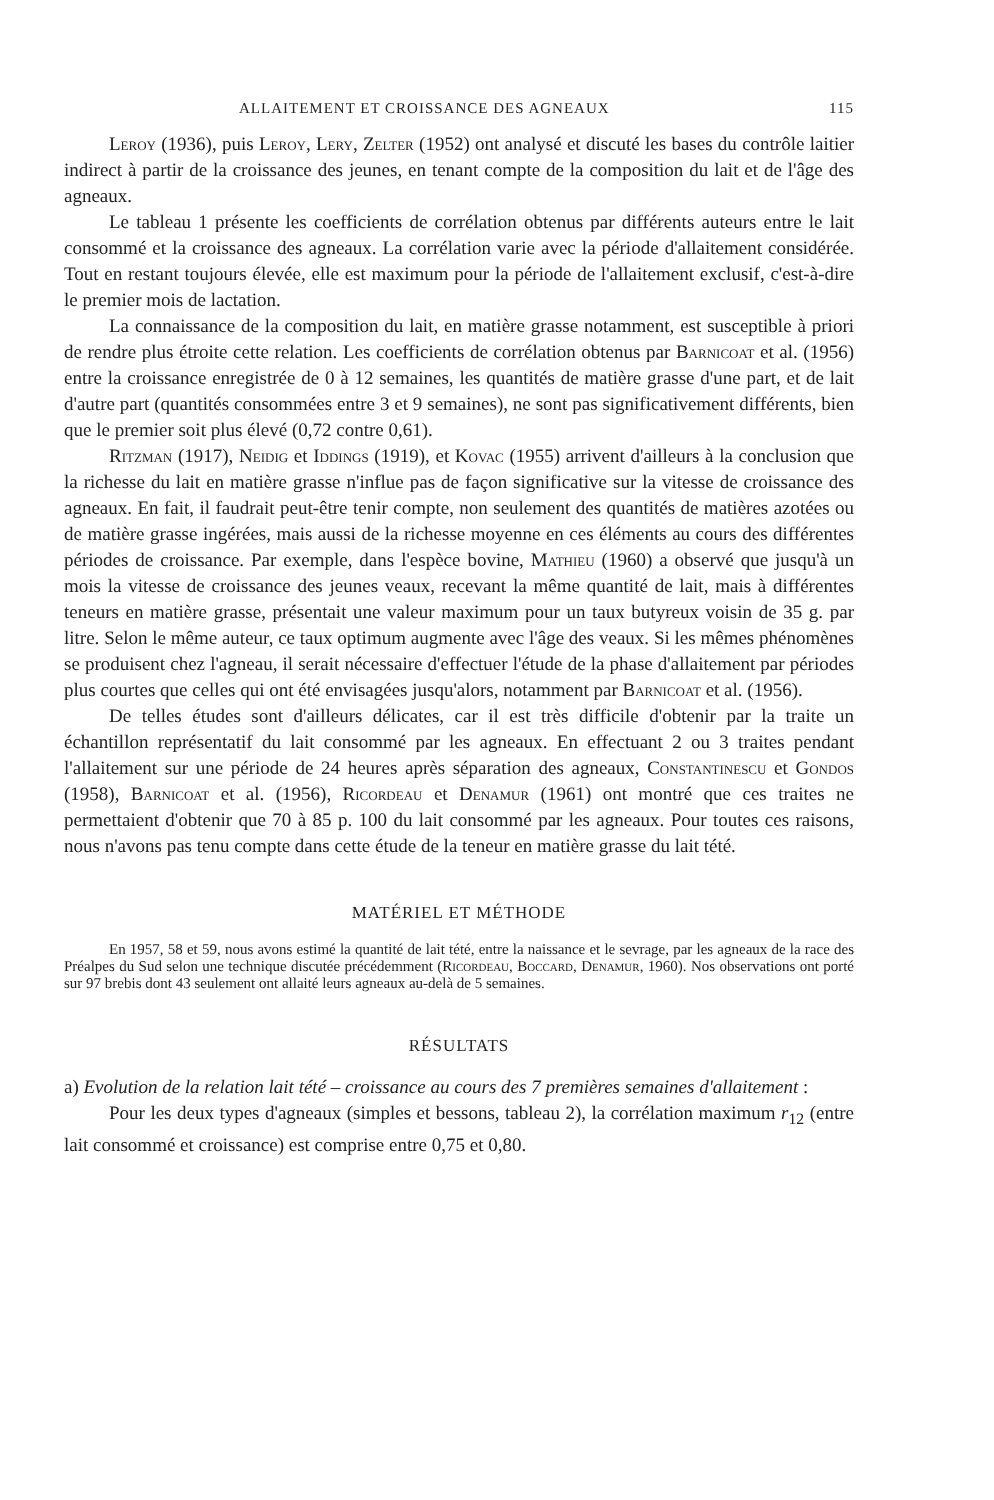ALLAITEMENT ET CROISSANCE DES AGNEAUX 115
Leroy (1936), puis Leroy, Lery, Zelter (1952) ont analysé et discuté les bases du contrôle laitier indirect à partir de la croissance des jeunes, en tenant compte de la composition du lait et de l'âge des agneaux.
Le tableau 1 présente les coefficients de corrélation obtenus par différents auteurs entre le lait consommé et la croissance des agneaux. La corrélation varie avec la période d'allaitement considérée. Tout en restant toujours élevée, elle est maximum pour la période de l'allaitement exclusif, c'est-à-dire le premier mois de lactation.
La connaissance de la composition du lait, en matière grasse notamment, est susceptible à priori de rendre plus étroite cette relation. Les coefficients de corrélation obtenus par Barnicoat et al. (1956) entre la croissance enregistrée de 0 à 12 semaines, les quantités de matière grasse d'une part, et de lait d'autre part (quantités consommées entre 3 et 9 semaines), ne sont pas significativement différents, bien que le premier soit plus élevé (0,72 contre 0,61).
Ritzman (1917), Neidig et Iddings (1919), et Kovac (1955) arrivent d'ailleurs à la conclusion que la richesse du lait en matière grasse n'influe pas de façon significative sur la vitesse de croissance des agneaux. En fait, il faudrait peut-être tenir compte, non seulement des quantités de matières azotées ou de matière grasse ingérées, mais aussi de la richesse moyenne en ces éléments au cours des différentes périodes de croissance. Par exemple, dans l'espèce bovine, Mathieu (1960) a observé que jusqu'à un mois la vitesse de croissance des jeunes veaux, recevant la même quantité de lait, mais à différentes teneurs en matière grasse, présentait une valeur maximum pour un taux butyreux voisin de 35 g. par litre. Selon le même auteur, ce taux optimum augmente avec l'âge des veaux. Si les mêmes phénomènes se produisent chez l'agneau, il serait nécessaire d'effectuer l'étude de la phase d'allaitement par périodes plus courtes que celles qui ont été envisagées jusqu'alors, notamment par Barnicoat et al. (1956).
De telles études sont d'ailleurs délicates, car il est très difficile d'obtenir par la traite un échantillon représentatif du lait consommé par les agneaux. En effectuant 2 ou 3 traites pendant l'allaitement sur une période de 24 heures après séparation des agneaux, Constantinescu et Gondos (1958), Barnicoat et al. (1956), Ricordeau et Denamur (1961) ont montré que ces traites ne permettaient d'obtenir que 70 à 85 p. 100 du lait consommé par les agneaux. Pour toutes ces raisons, nous n'avons pas tenu compte dans cette étude de la teneur en matière grasse du lait tété.
MATÉRIEL ET MÉTHODE
En 1957, 58 et 59, nous avons estimé la quantité de lait tété, entre la naissance et le sevrage, par les agneaux de la race des Préalpes du Sud selon une technique discutée précédemment (Ricordeau, Boccard, Denamur, 1960). Nos observations ont porté sur 97 brebis dont 43 seulement ont allaité leurs agneaux au-delà de 5 semaines.
RÉSULTATS
a) Evolution de la relation lait tété – croissance au cours des 7 premières semaines d'allaitement :
Pour les deux types d'agneaux (simples et bessons, tableau 2), la corrélation maximum r<sub>12</sub> (entre lait consommé et croissance) est comprise entre 0,75 et 0,80.